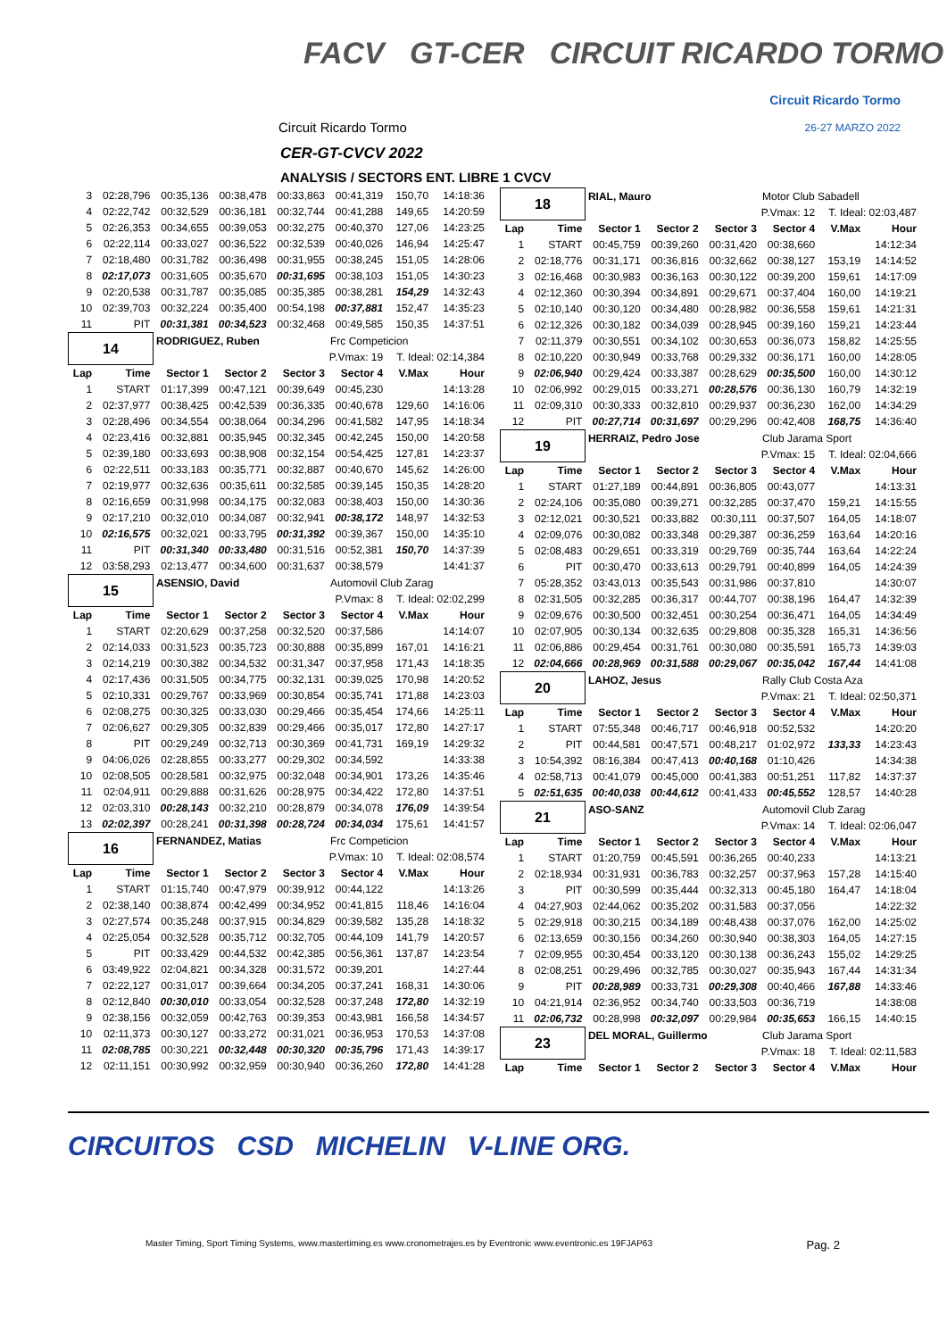FACV GT-CER CIRCUIT RICARDO TORMO
Circuit Ricardo Tormo
26-27 MARZO 2022 Circuit Ricardo Tormo
CER-GT-CVCV 2022
ANALYSIS / SECTORS ENT. LIBRE 1 CVCV
| 3 | 02:28,796 | 00:35,136 | 00:38,478 | 00:33,863 | 00:41,319 | 150,70 | 14:18:36 |
| 4 | 02:22,742 | 00:32,529 | 00:36,181 | 00:32,744 | 00:41,288 | 149,65 | 14:20:59 |
| 5 | 02:26,353 | 00:34,655 | 00:39,053 | 00:32,275 | 00:40,370 | 127,06 | 14:23:25 |
| 6 | 02:22,114 | 00:33,027 | 00:36,522 | 00:32,539 | 00:40,026 | 146,94 | 14:25:47 |
| 7 | 02:18,480 | 00:31,782 | 00:36,498 | 00:31,955 | 00:38,245 | 151,05 | 14:28:06 |
| 8 | 02:17,073 | 00:31,605 | 00:35,670 | 00:31,695 | 00:38,103 | 151,05 | 14:30:23 |
| 9 | 02:20,538 | 00:31,787 | 00:35,085 | 00:35,385 | 00:38,281 | 154,29 | 14:32:43 |
| 10 | 02:39,703 | 00:32,224 | 00:35,400 | 00:54,198 | 00:37,881 | 152,47 | 14:35:23 |
| 11 | PIT | 00:31,381 | 00:34,523 | 00:32,468 | 00:49,585 | 150,35 | 14:37:51 |
| 14 | | RODRIGUEZ, Ruben | | | Frc Competicion | | |
| | | P.Vmax: 19 | | | | T. Ideal: 02:14,384 | |
| Lap | Time | Sector 1 | Sector 2 | Sector 3 | Sector 4 | V.Max | Hour |
| 1 | START | 01:17,399 | 00:47,121 | 00:39,649 | 00:45,230 | | 14:13:28 |
| 2 | 02:37,977 | 00:38,425 | 00:42,539 | 00:36,335 | 00:40,678 | 129,60 | 14:16:06 |
| 3 | 02:28,496 | 00:34,554 | 00:38,064 | 00:34,296 | 00:41,582 | 147,95 | 14:18:34 |
| 4 | 02:23,416 | 00:32,881 | 00:35,945 | 00:32,345 | 00:42,245 | 150,00 | 14:20:58 |
| 5 | 02:39,180 | 00:33,693 | 00:38,908 | 00:32,154 | 00:54,425 | 127,81 | 14:23:37 |
| 6 | 02:22,511 | 00:33,183 | 00:35,771 | 00:32,887 | 00:40,670 | 145,62 | 14:26:00 |
| 7 | 02:19,977 | 00:32,636 | 00:35,611 | 00:32,585 | 00:39,145 | 150,35 | 14:28:20 |
| 8 | 02:16,659 | 00:31,998 | 00:34,175 | 00:32,083 | 00:38,403 | 150,00 | 14:30:36 |
| 9 | 02:17,210 | 00:32,010 | 00:34,087 | 00:32,941 | 00:38,172 | 148,97 | 14:32:53 |
| 10 | 02:16,575 | 00:32,021 | 00:33,795 | 00:31,392 | 00:39,367 | 150,00 | 14:35:10 |
| 11 | PIT | 00:31,340 | 00:33,480 | 00:31,516 | 00:52,381 | 150,70 | 14:37:39 |
| 12 | 03:58,293 | 02:13,477 | 00:34,600 | 00:31,637 | 00:38,579 | | 14:41:37 |
| 15 | | ASENSIO, David | | | Automovil Club Zarag | | |
| | | P.Vmax: 8 | | | | T. Ideal: 02:02,299 | |
| Lap | Time | Sector 1 | Sector 2 | Sector 3 | Sector 4 | V.Max | Hour |
| 1 | START | 02:20,629 | 00:37,258 | 00:32,520 | 00:37,586 | | 14:14:07 |
| 2 | 02:14,033 | 00:31,523 | 00:35,723 | 00:30,888 | 00:35,899 | 167,01 | 14:16:21 |
| 3 | 02:14,219 | 00:30,382 | 00:34,532 | 00:31,347 | 00:37,958 | 171,43 | 14:18:35 |
| 4 | 02:17,436 | 00:31,505 | 00:34,775 | 00:32,131 | 00:39,025 | 170,98 | 14:20:52 |
| 5 | 02:10,331 | 00:29,767 | 00:33,969 | 00:30,854 | 00:35,741 | 171,88 | 14:23:03 |
| 6 | 02:08,275 | 00:30,325 | 00:33,030 | 00:29,466 | 00:35,454 | 174,66 | 14:25:11 |
| 7 | 02:06,627 | 00:29,305 | 00:32,839 | 00:29,466 | 00:35,017 | 172,80 | 14:27:17 |
| 8 | PIT | 00:29,249 | 00:32,713 | 00:30,369 | 00:41,731 | 169,19 | 14:29:32 |
| 9 | 04:06,026 | 02:28,855 | 00:33,277 | 00:29,302 | 00:34,592 | | 14:33:38 |
| 10 | 02:08,505 | 00:28,581 | 00:32,975 | 00:32,048 | 00:34,901 | 173,26 | 14:35:46 |
| 11 | 02:04,911 | 00:29,888 | 00:31,626 | 00:28,975 | 00:34,422 | 172,80 | 14:37:51 |
| 12 | 02:03,310 | 00:28,143 | 00:32,210 | 00:28,879 | 00:34,078 | 176,09 | 14:39:54 |
| 13 | 02:02,397 | 00:28,241 | 00:31,398 | 00:28,724 | 00:34,034 | 175,61 | 14:41:57 |
| 16 | | FERNANDEZ, Matias | | | Frc Competicion | | |
| | | P.Vmax: 10 | | | | T. Ideal: 02:08,574 | |
| Lap | Time | Sector 1 | Sector 2 | Sector 3 | Sector 4 | V.Max | Hour |
| 1 | START | 01:15,740 | 00:47,979 | 00:39,912 | 00:44,122 | | 14:13:26 |
| 2 | 02:38,140 | 00:38,874 | 00:42,499 | 00:34,952 | 00:41,815 | 118,46 | 14:16:04 |
| 3 | 02:27,574 | 00:35,248 | 00:37,915 | 00:34,829 | 00:39,582 | 135,28 | 14:18:32 |
| 4 | 02:25,054 | 00:32,528 | 00:35,712 | 00:32,705 | 00:44,109 | 141,79 | 14:20:57 |
| 5 | PIT | 00:33,429 | 00:44,532 | 00:42,385 | 00:56,361 | 137,87 | 14:23:54 |
| 6 | 03:49,922 | 02:04,821 | 00:34,328 | 00:31,572 | 00:39,201 | | 14:27:44 |
| 7 | 02:22,127 | 00:31,017 | 00:39,664 | 00:34,205 | 00:37,241 | 168,31 | 14:30:06 |
| 8 | 02:12,840 | 00:30,010 | 00:33,054 | 00:32,528 | 00:37,248 | 172,80 | 14:32:19 |
| 9 | 02:38,156 | 00:32,059 | 00:42,763 | 00:39,353 | 00:43,981 | 166,58 | 14:34:57 |
| 10 | 02:11,373 | 00:30,127 | 00:33,272 | 00:31,021 | 00:36,953 | 170,53 | 14:37:08 |
| 11 | 02:08,785 | 00:30,221 | 00:32,448 | 00:30,320 | 00:35,796 | 171,43 | 14:39:17 |
| 12 | 02:11,151 | 00:30,992 | 00:32,959 | 00:30,940 | 00:36,260 | 172,80 | 14:41:28 |
| 18 | | RIAL, Mauro | | | Motor Club Sabadell | | |
| | | P.Vmax: 12 | | | | T. Ideal: 02:03,487 | |
| Lap | Time | Sector 1 | Sector 2 | Sector 3 | Sector 4 | V.Max | Hour |
| 1 | START | 00:45,759 | 00:39,260 | 00:31,420 | 00:38,660 | | 14:12:34 |
| 2 | 02:18,776 | 00:31,171 | 00:36,816 | 00:32,662 | 00:38,127 | 153,19 | 14:14:52 |
| 3 | 02:16,468 | 00:30,983 | 00:36,163 | 00:30,122 | 00:39,200 | 159,61 | 14:17:09 |
| 4 | 02:12,360 | 00:30,394 | 00:34,891 | 00:29,671 | 00:37,404 | 160,00 | 14:19:21 |
| 5 | 02:10,140 | 00:30,120 | 00:34,480 | 00:28,982 | 00:36,558 | 159,61 | 14:21:31 |
| 6 | 02:12,326 | 00:30,182 | 00:34,039 | 00:28,945 | 00:39,160 | 159,21 | 14:23:44 |
| 7 | 02:11,379 | 00:30,551 | 00:34,102 | 00:30,653 | 00:36,073 | 158,82 | 14:25:55 |
| 8 | 02:10,220 | 00:30,949 | 00:33,768 | 00:29,332 | 00:36,171 | 160,00 | 14:28:05 |
| 9 | 02:06,940 | 00:29,424 | 00:33,387 | 00:28,629 | 00:35,500 | 160,00 | 14:30:12 |
| 10 | 02:06,992 | 00:29,015 | 00:33,271 | 00:28,576 | 00:36,130 | 160,79 | 14:32:19 |
| 11 | 02:09,310 | 00:30,333 | 00:32,810 | 00:29,937 | 00:36,230 | 162,00 | 14:34:29 |
| 12 | PIT | 00:27,714 | 00:31,697 | 00:29,296 | 00:42,408 | 168,75 | 14:36:40 |
| 19 | | HERRAIZ, Pedro Jose | | | Club Jarama Sport | | |
| | | P.Vmax: 15 | | | | T. Ideal: 02:04,666 | |
| Lap | Time | Sector 1 | Sector 2 | Sector 3 | Sector 4 | V.Max | Hour |
| 1 | START | 01:27,189 | 00:44,891 | 00:36,805 | 00:43,077 | | 14:13:31 |
| 2 | 02:24,106 | 00:35,080 | 00:39,271 | 00:32,285 | 00:37,470 | 159,21 | 14:15:55 |
| 3 | 02:12,021 | 00:30,521 | 00:33,882 | 00:30,111 | 00:37,507 | 164,05 | 14:18:07 |
| 4 | 02:09,076 | 00:30,082 | 00:33,348 | 00:29,387 | 00:36,259 | 163,64 | 14:20:16 |
| 5 | 02:08,483 | 00:29,651 | 00:33,319 | 00:29,769 | 00:35,744 | 163,64 | 14:22:24 |
| 6 | PIT | 00:30,470 | 00:33,613 | 00:29,791 | 00:40,899 | 164,05 | 14:24:39 |
| 7 | 05:28,352 | 03:43,013 | 00:35,543 | 00:31,986 | 00:37,810 | | 14:30:07 |
| 8 | 02:31,505 | 00:32,285 | 00:36,317 | 00:44,707 | 00:38,196 | 164,47 | 14:32:39 |
| 9 | 02:09,676 | 00:30,500 | 00:32,451 | 00:30,254 | 00:36,471 | 164,05 | 14:34:49 |
| 10 | 02:07,905 | 00:30,134 | 00:32,635 | 00:29,808 | 00:35,328 | 165,31 | 14:36:56 |
| 11 | 02:06,886 | 00:29,454 | 00:31,761 | 00:30,080 | 00:35,591 | 165,73 | 14:39:03 |
| 12 | 02:04,666 | 00:28,969 | 00:31,588 | 00:29,067 | 00:35,042 | 167,44 | 14:41:08 |
| 20 | | LAHOZ, Jesus | | | Rally Club Costa Aza | | |
| | | P.Vmax: 21 | | | | T. Ideal: 02:50,371 | |
| Lap | Time | Sector 1 | Sector 2 | Sector 3 | Sector 4 | V.Max | Hour |
| 1 | START | 07:55,348 | 00:46,717 | 00:46,918 | 00:52,532 | | 14:20:20 |
| 2 | PIT | 00:44,581 | 00:47,571 | 00:48,217 | 01:02,972 | 133,33 | 14:23:43 |
| 3 | 10:54,392 | 08:16,384 | 00:47,413 | 00:40,168 | 01:10,426 | | 14:34:38 |
| 4 | 02:58,713 | 00:41,079 | 00:45,000 | 00:41,383 | 00:51,251 | 117,82 | 14:37:37 |
| 5 | 02:51,635 | 00:40,038 | 00:44,612 | 00:41,433 | 00:45,552 | 128,57 | 14:40:28 |
| 21 | | ASO-SANZ | | | Automovil Club Zarag | | |
| | | P.Vmax: 14 | | | | T. Ideal: 02:06,047 | |
| Lap | Time | Sector 1 | Sector 2 | Sector 3 | Sector 4 | V.Max | Hour |
| 1 | START | 01:20,759 | 00:45,591 | 00:36,265 | 00:40,233 | | 14:13:21 |
| 2 | 02:18,934 | 00:31,931 | 00:36,783 | 00:32,257 | 00:37,963 | 157,28 | 14:15:40 |
| 3 | PIT | 00:30,599 | 00:35,444 | 00:32,313 | 00:45,180 | 164,47 | 14:18:04 |
| 4 | 04:27,903 | 02:44,062 | 00:35,202 | 00:31,583 | 00:37,056 | | 14:22:32 |
| 5 | 02:29,918 | 00:30,215 | 00:34,189 | 00:48,438 | 00:37,076 | 162,00 | 14:25:02 |
| 6 | 02:13,659 | 00:30,156 | 00:34,260 | 00:30,940 | 00:38,303 | 164,05 | 14:27:15 |
| 7 | 02:09,955 | 00:30,454 | 00:33,120 | 00:30,138 | 00:36,243 | 155,02 | 14:29:25 |
| 8 | 02:08,251 | 00:29,496 | 00:32,785 | 00:30,027 | 00:35,943 | 167,44 | 14:31:34 |
| 9 | PIT | 00:28,989 | 00:33,731 | 00:29,308 | 00:40,466 | 167,88 | 14:33:46 |
| 10 | 04:21,914 | 02:36,952 | 00:34,740 | 00:33,503 | 00:36,719 | | 14:38:08 |
| 11 | 02:06,732 | 00:28,998 | 00:32,097 | 00:29,984 | 00:35,653 | 166,15 | 14:40:15 |
| 23 | | DEL MORAL, Guillermo | | | Club Jarama Sport | | |
| | | P.Vmax: 18 | | | | T. Ideal: 02:11,583 | |
| Lap | Time | Sector 1 | Sector 2 | Sector 3 | Sector 4 | V.Max | Hour |
CIRCUITOS CSD MICHELIN V-LINE ORG.
Master Timing, Sport Timing Systems, www.mastertiming.es www.cronometrajes.es by Eventronic www.eventronic.es 19FJAP63 Pag. 2